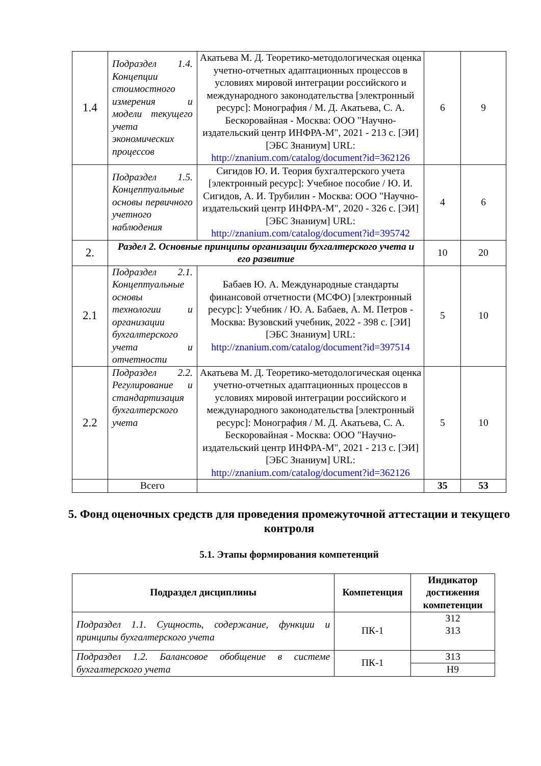| 1.4 | Подраздел 1.4. Концепции стоимостного измерения и модели текущего учета экономических процессов | Акатьева М. Д. Теоретико-методологическая оценка учетно-отчетных адаптационных процессов в условиях мировой интеграции российского и международного законодательства [электронный ресурс]: Монография / М. Д. Акатьева, С. А. Бескоровайная - Москва: ООО "Научно-издательский центр ИНФРА-М", 2021 - 213 с. [ЭИ] [ЭБС Знаниум] URL: http://znanium.com/catalog/document?id=362126 | 6 | 9 |
| | Подраздел 1.5. Концептуальные основы первичного учетного наблюдения | Сигидов Ю. И. Теория бухгалтерского учета [электронный ресурс]: Учебное пособие / Ю. И. Сигидов, А. И. Трубилин - Москва: ООО "Научно-издательский центр ИНФРА-М", 2020 - 326 с. [ЭИ] [ЭБС Знаниум] URL: http://znanium.com/catalog/document?id=395742 | 4 | 6 |
| 2. | Раздел 2. Основные принципы организации бухгалтерского учета и его развитие | | 10 | 20 |
| 2.1 | Подраздел 2.1. Концептуальные основы технологии и организации бухгалтерского учета и отчетности | Бабаев Ю. А. Международные стандарты финансовой отчетности (МСФО) [электронный ресурс]: Учебник / Ю. А. Бабаев, А. М. Петров - Москва: Вузовский учебник, 2022 - 398 с. [ЭИ] [ЭБС Знаниум] URL: http://znanium.com/catalog/document?id=397514 | 5 | 10 |
| 2.2 | Подраздел 2.2. Регулирование и стандартизация бухгалтерского учета | Акатьева М. Д. Теоретико-методологическая оценка учетно-отчетных адаптационных процессов в условиях мировой интеграции российского и международного законодательства [электронный ресурс]: Монография / М. Д. Акатьева, С. А. Бескоровайная - Москва: ООО "Научно-издательский центр ИНФРА-М", 2021 - 213 с. [ЭИ] [ЭБС Знаниум] URL: http://znanium.com/catalog/document?id=362126 | 5 | 10 |
| | Всего | | 35 | 53 |
5. Фонд оценочных средств для проведения промежуточной аттестации и текущего контроля
5.1. Этапы формирования компетенций
| Подраздел дисциплины | Компетенция | Индикатор достижения компетенции |
| --- | --- | --- |
| Подраздел 1.1. Сущность, содержание, функции и принципы бухгалтерского учета | ПК-1 | З12 З13 |
| Подраздел 1.2. Балансовое обобщение в системе бухгалтерского учета | ПК-1 | З13 |
| | | Н9 |